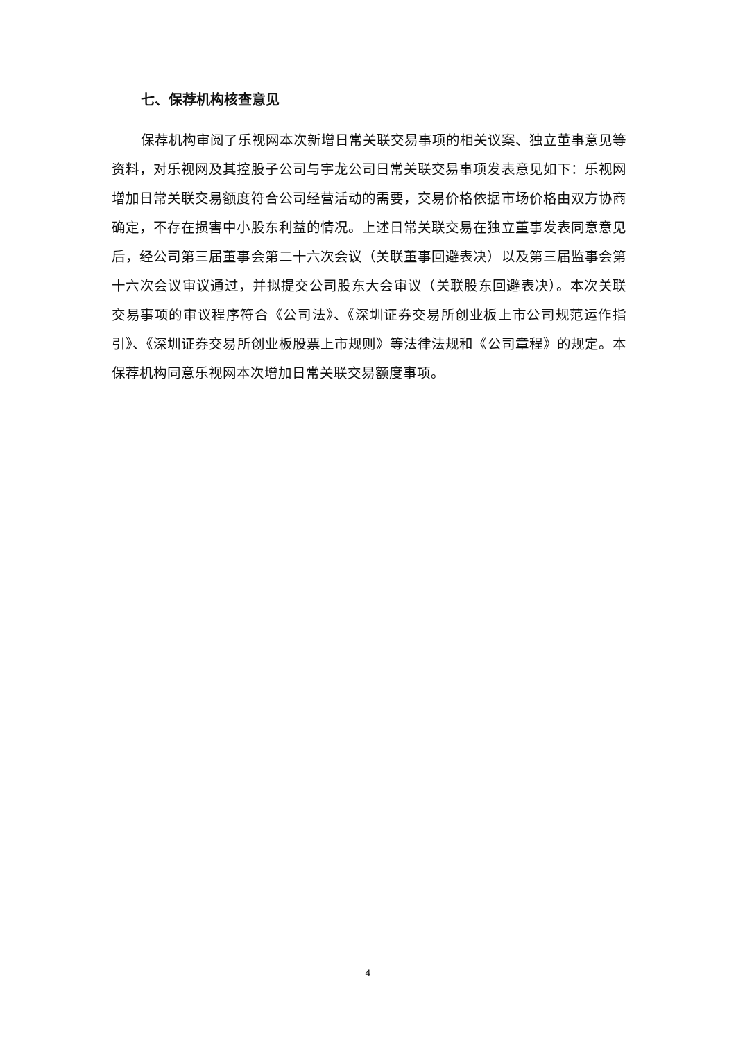七、保荐机构核查意见
保荐机构审阅了乐视网本次新增日常关联交易事项的相关议案、独立董事意见等资料，对乐视网及其控股子公司与宇龙公司日常关联交易事项发表意见如下：乐视网增加日常关联交易额度符合公司经营活动的需要，交易价格依据市场价格由双方协商确定，不存在损害中小股东利益的情况。上述日常关联交易在独立董事发表同意意见后，经公司第三届董事会第二十六次会议（关联董事回避表决）以及第三届监事会第十六次会议审议通过，并拟提交公司股东大会审议（关联股东回避表决）。本次关联交易事项的审议程序符合《公司法》、《深圳证券交易所创业板上市公司规范运作指引》、《深圳证券交易所创业板股票上市规则》等法律法规和《公司章程》的规定。本保荐机构同意乐视网本次增加日常关联交易额度事项。
4